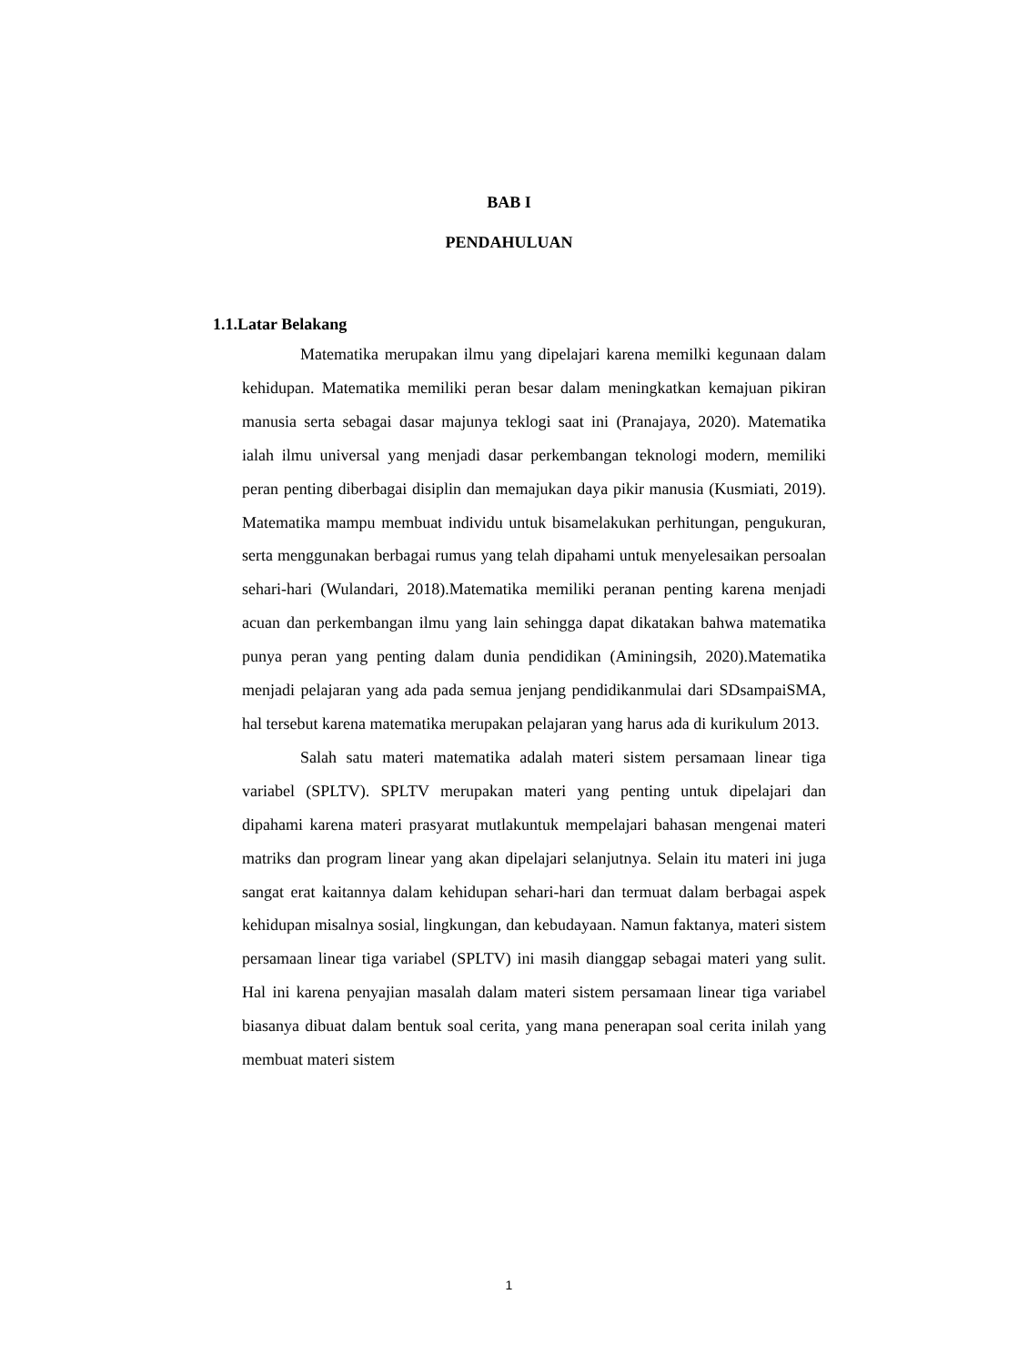BAB I
PENDAHULUAN
1.1.Latar Belakang
Matematika merupakan ilmu yang dipelajari karena memilki kegunaan dalam kehidupan. Matematika memiliki peran besar dalam meningkatkan kemajuan pikiran manusia serta sebagai dasar majunya teklogi saat ini (Pranajaya, 2020). Matematika ialah ilmu universal yang menjadi dasar perkembangan teknologi modern, memiliki peran penting diberbagai disiplin dan memajukan daya pikir manusia (Kusmiati, 2019). Matematika mampu membuat individu untuk bisamelakukan perhitungan, pengukuran, serta menggunakan berbagai rumus yang telah dipahami untuk menyelesaikan persoalan sehari-hari (Wulandari, 2018).Matematika memiliki peranan penting karena menjadi acuan dan perkembangan ilmu yang lain sehingga dapat dikatakan bahwa matematika punya peran yang penting dalam dunia pendidikan (Aminingsih, 2020).Matematika menjadi pelajaran yang ada pada semua jenjang pendidikanmulai dari SDsampaiSMA, hal tersebut karena matematika merupakan pelajaran yang harus ada di kurikulum 2013.
Salah satu materi matematika adalah materi sistem persamaan linear tiga variabel (SPLTV). SPLTV merupakan materi yang penting untuk dipelajari dan dipahami karena materi prasyarat mutlakuntuk mempelajari bahasan mengenai materi matriks dan program linear yang akan dipelajari selanjutnya. Selain itu materi ini juga sangat erat kaitannya dalam kehidupan sehari-hari dan termuat dalam berbagai aspek kehidupan misalnya sosial, lingkungan, dan kebudayaan. Namun faktanya, materi sistem persamaan linear tiga variabel (SPLTV) ini masih dianggap sebagai materi yang sulit. Hal ini karena penyajian masalah dalam materi sistem persamaan linear tiga variabel biasanya dibuat dalam bentuk soal cerita, yang mana penerapan soal cerita inilah yang membuat materi sistem
1